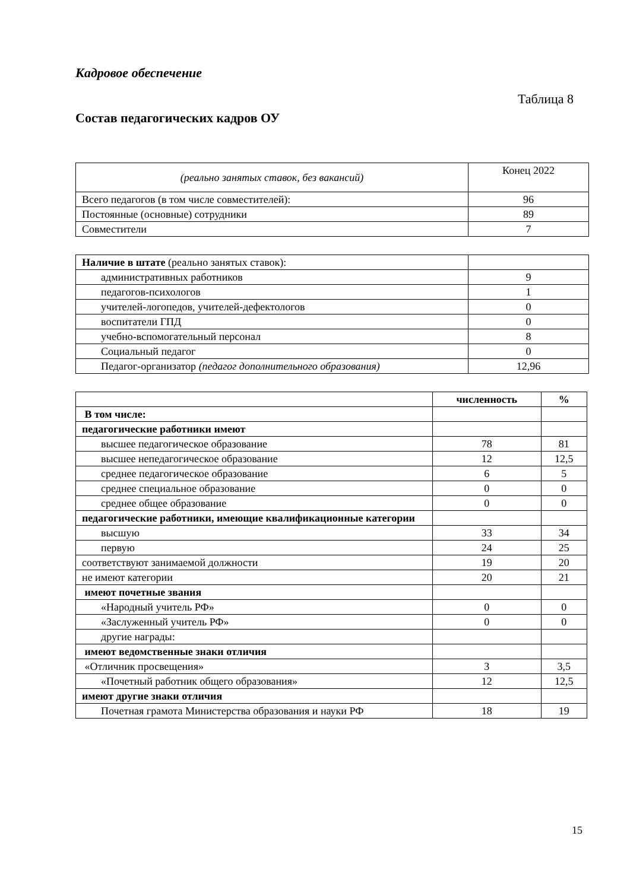Кадровое обеспечение
Таблица 8
Состав педагогических кадров ОУ
| (реально занятых ставок, без вакансий) | Конец 2022 |
| Всего педагогов (в том числе совместителей): | 96 |
| Постоянные (основные) сотрудники | 89 |
| Совместители | 7 |
| Наличие в штате (реально занятых ставок): | |
| административных работников | 9 |
| педагогов-психологов | 1 |
| учителей-логопедов, учителей-дефектологов | 0 |
| воспитатели ГПД | 0 |
| учебно-вспомогательный персонал | 8 |
| Социальный педагог | 0 |
| Педагог-организатор (педагог дополнительного образования) | 12,96 |
| | численность | % |
| --- | --- | --- |
| В том числе: | | |
| педагогические работники имеют | | |
| высшее педагогическое образование | 78 | 81 |
| высшее непедагогическое образование | 12 | 12,5 |
| среднее педагогическое образование | 6 | 5 |
| среднее специальное образование | 0 | 0 |
| среднее общее образование | 0 | 0 |
| педагогические работники, имеющие квалификационные категории | | |
| высшую | 33 | 34 |
| первую | 24 | 25 |
| соответствуют занимаемой должности | 19 | 20 |
| не имеют категории | 20 | 21 |
| имеют почетные звания | | |
| «Народный учитель РФ» | 0 | 0 |
| «Заслуженный учитель РФ» | 0 | 0 |
| другие награды: | | |
| имеют ведомственные знаки отличия | | |
| «Отличник просвещения» | 3 | 3,5 |
| «Почетный работник общего образования» | 12 | 12,5 |
| имеют другие знаки отличия | | |
| Почетная грамота Министерства образования и науки РФ | 18 | 19 |
15